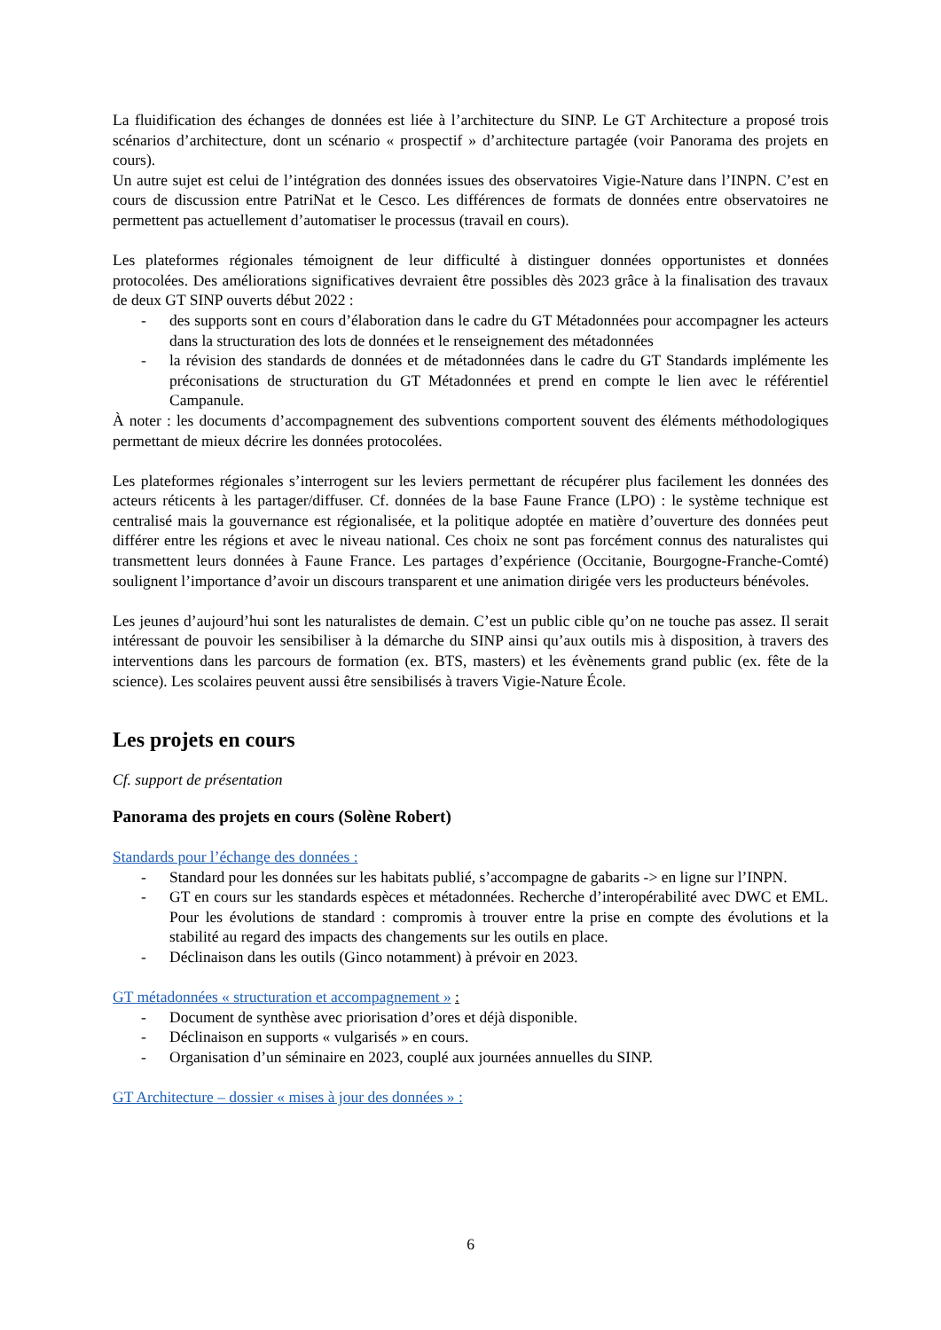La fluidification des échanges de données est liée à l’architecture du SINP. Le GT Architecture a proposé trois scénarios d’architecture, dont un scénario « prospectif » d’architecture partagée (voir Panorama des projets en cours).
Un autre sujet est celui de l’intégration des données issues des observatoires Vigie-Nature dans l’INPN. C’est en cours de discussion entre PatriNat et le Cesco. Les différences de formats de données entre observatoires ne permettent pas actuellement d’automatiser le processus (travail en cours).
Les plateformes régionales témoignent de leur difficulté à distinguer données opportunistes et données protocolées. Des améliorations significatives devraient être possibles dès 2023 grâce à la finalisation des travaux de deux GT SINP ouverts début 2022 :
- des supports sont en cours d’élaboration dans le cadre du GT Métadonnées pour accompagner les acteurs dans la structuration des lots de données et le renseignement des métadonnées
- la révision des standards de données et de métadonnées dans le cadre du GT Standards implémente les préconisations de structuration du GT Métadonnées et prend en compte le lien avec le référentiel Campanule.
À noter : les documents d’accompagnement des subventions comportent souvent des éléments méthodologiques permettant de mieux décrire les données protocolées.
Les plateformes régionales s’interrogent sur les leviers permettant de récupérer plus facilement les données des acteurs réticents à les partager/diffuser. Cf. données de la base Faune France (LPO) : le système technique est centralisé mais la gouvernance est régionalisée, et la politique adoptée en matière d’ouverture des données peut différer entre les régions et avec le niveau national. Ces choix ne sont pas forcément connus des naturalistes qui transmettent leurs données à Faune France. Les partages d’expérience (Occitanie, Bourgogne-Franche-Comté) soulignent l’importance d’avoir un discours transparent et une animation dirigée vers les producteurs bénévoles.
Les jeunes d’aujourd’hui sont les naturalistes de demain. C’est un public cible qu’on ne touche pas assez. Il serait intéressant de pouvoir les sensibiliser à la démarche du SINP ainsi qu’aux outils mis à disposition, à travers des interventions dans les parcours de formation (ex. BTS, masters) et les évènements grand public (ex. fête de la science). Les scolaires peuvent aussi être sensibilisés à travers Vigie-Nature École.
Les projets en cours
Cf. support de présentation
Panorama des projets en cours (Solène Robert)
Standards pour l’échange des données :
- Standard pour les données sur les habitats publié, s’accompagne de gabarits -> en ligne sur l’INPN.
- GT en cours sur les standards espèces et métadonnées. Recherche d’interopérabilité avec DWC et EML. Pour les évolutions de standard : compromis à trouver entre la prise en compte des évolutions et la stabilité au regard des impacts des changements sur les outils en place.
- Déclinaison dans les outils (Ginco notamment) à prévoir en 2023.
GT métadonnées « structuration et accompagnement » :
- Document de synthèse avec priorisation d’ores et déjà disponible.
- Déclinaison en supports « vulgarisés » en cours.
- Organisation d’un séminaire en 2023, couplé aux journées annuelles du SINP.
GT Architecture – dossier « mises à jour des données » :
6